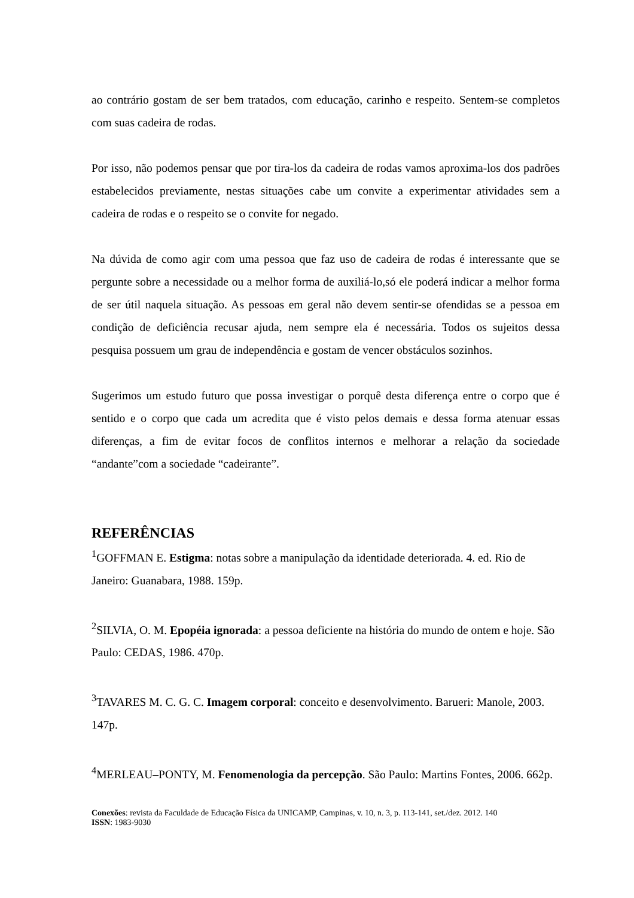ao contrário gostam de ser bem tratados, com educação, carinho e respeito. Sentem-se completos com suas cadeira de rodas.
Por isso, não podemos pensar que por tira-los da cadeira de rodas vamos aproxima-los dos padrões estabelecidos previamente, nestas situações cabe um convite a experimentar atividades sem a cadeira de rodas e o respeito se o convite for negado.
Na dúvida de como agir com uma pessoa que faz uso de cadeira de rodas é interessante que se pergunte sobre a necessidade ou a melhor forma de auxiliá-lo,só ele poderá indicar a melhor forma de ser útil naquela situação. As pessoas em geral não devem sentir-se ofendidas se a pessoa em condição de deficiência recusar ajuda, nem sempre ela é necessária. Todos os sujeitos dessa pesquisa possuem um grau de independência e gostam de vencer obstáculos sozinhos.
Sugerimos um estudo futuro que possa investigar o porquê desta diferença entre o corpo que é sentido e o corpo que cada um acredita que é visto pelos demais e dessa forma atenuar essas diferenças, a fim de evitar focos de conflitos internos e melhorar a relação da sociedade “andante”com a sociedade “cadeirante”.
REFERÊNCIAS
<sup>1</sup> GOFFMAN E. Estigma: notas sobre a manipulação da identidade deteriorada. 4. ed. Rio de Janeiro: Guanabara, 1988. 159p.
<sup>2</sup> SILVIA, O. M. Epopéia ignorada: a pessoa deficiente na história do mundo de ontem e hoje. São Paulo: CEDAS, 1986. 470p.
<sup>3</sup> TAVARES M. C. G. C. Imagem corporal: conceito e desenvolvimento. Barueri: Manole, 2003. 147p.
<sup>4</sup> MERLEAU–PONTY, M. Fenomenologia da percepção. São Paulo: Martins Fontes, 2006. 662p.
Conexões: revista da Faculdade de Educação Física da UNICAMP, Campinas, v. 10, n. 3, p. 113-141, set./dez. 2012. 140
ISSN: 1983-9030